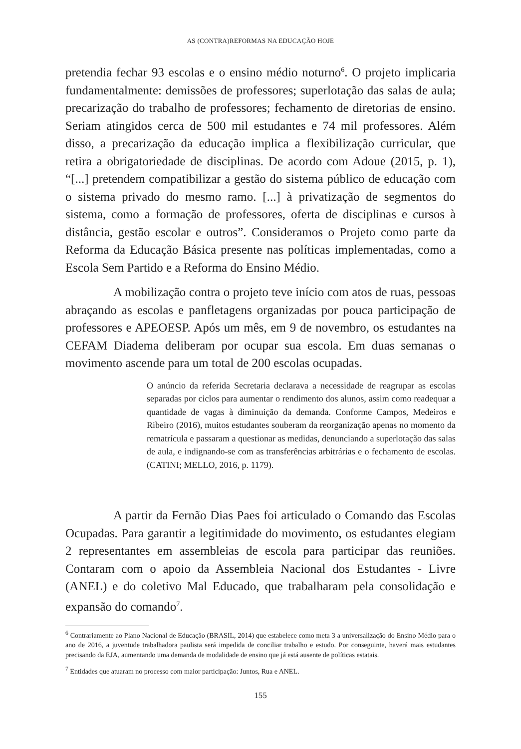AS (CONTRA)REFORMAS NA EDUCAÇÃO HOJE
pretendia fechar 93 escolas e o ensino médio noturno<sup>6</sup>. O projeto implicaria fundamentalmente: demissões de professores; superlotação das salas de aula; precarização do trabalho de professores; fechamento de diretorias de ensino. Seriam atingidos cerca de 500 mil estudantes e 74 mil professores. Além disso, a precarização da educação implica a flexibilização curricular, que retira a obrigatoriedade de disciplinas. De acordo com Adoue (2015, p. 1), “[...] pretendem compatibilizar a gestão do sistema público de educação com o sistema privado do mesmo ramo. [...] à privatização de segmentos do sistema, como a formação de professores, oferta de disciplinas e cursos à distância, gestão escolar e outros”. Consideramos o Projeto como parte da Reforma da Educação Básica presente nas políticas implementadas, como a Escola Sem Partido e a Reforma do Ensino Médio.
A mobilização contra o projeto teve início com atos de ruas, pessoas abraçando as escolas e panfletagens organizadas por pouca participação de professores e APEOESP. Após um mês, em 9 de novembro, os estudantes na CEFAM Diadema deliberam por ocupar sua escola. Em duas semanas o movimento ascende para um total de 200 escolas ocupadas.
O anúncio da referida Secretaria declarava a necessidade de reagrupar as escolas separadas por ciclos para aumentar o rendimento dos alunos, assim como readequar a quantidade de vagas à diminuição da demanda. Conforme Campos, Medeiros e Ribeiro (2016), muitos estudantes souberam da reorganização apenas no momento da rematrícula e passaram a questionar as medidas, denunciando a superlotação das salas de aula, e indignando-se com as transferências arbitrárias e o fechamento de escolas. (CATINI; MELLO, 2016, p. 1179).
A partir da Fernão Dias Paes foi articulado o Comando das Escolas Ocupadas. Para garantir a legitimidade do movimento, os estudantes elegiam 2 representantes em assembleias de escola para participar das reuniões. Contaram com o apoio da Assembleia Nacional dos Estudantes - Livre (ANEL) e do coletivo Mal Educado, que trabalharam pela consolidação e expansão do comando<sup>7</sup>.
<sup>6</sup> Contrariamente ao Plano Nacional de Educação (BRASIL, 2014) que estabelece como meta 3 a universalização do Ensino Médio para o ano de 2016, a juventude trabalhadora paulista será impedida de conciliar trabalho e estudo. Por conseguinte, haverá mais estudantes precisando da EJA, aumentando uma demanda de modalidade de ensino que já está ausente de políticas estatais.
<sup>7</sup> Entidades que atuaram no processo com maior participação: Juntos, Rua e ANEL.
155